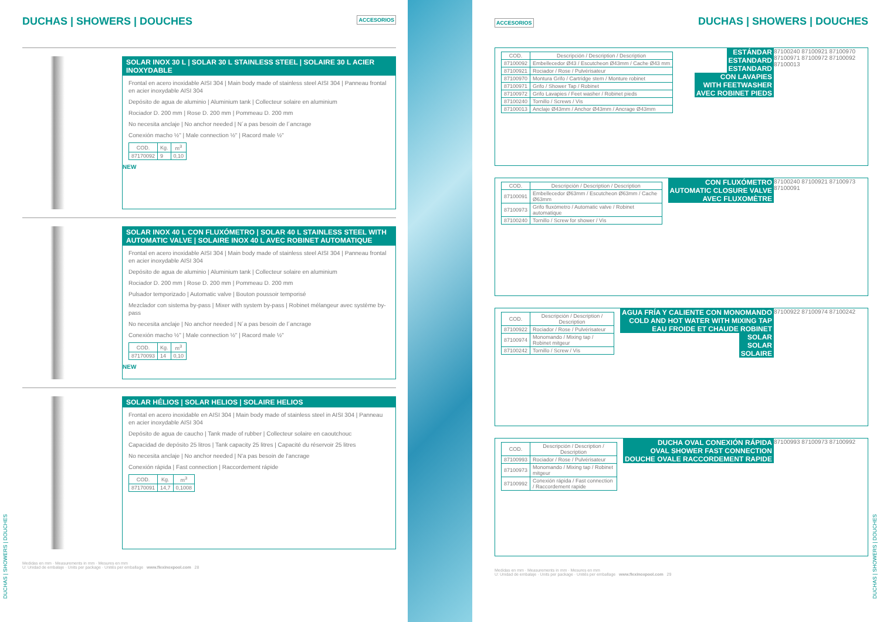DUCHAS | SHOWERS | DOUCHES ACCESORIOS
SOLAR INOX 30 L | SOLAR 30 L STAINLESS STEEL | SOLAIRE 30 L ACIER INOXYDABLE
Frontal en acero inoxidable AISI 304 | Main body made of stainless steel AISI 304 | Panneau frontal en acier inoxydable AISI 304
Depósito de agua de aluminio | Aluminium tank | Collecteur solaire en aluminium
Rociador D. 200 mm | Rose D. 200 mm | Pommeau D. 200 mm
No necesita anclaje | No anchor needed | N´a pas besoin de l´ancrage
Conexión macho ½" | Male connection ½" | Racord male ½"
| COD. | Kg. | m<sup>3</sup> |
| --- | --- | --- |
| 87170092 | 9 | 0,10 |
NEW
SOLAR INOX 40 L CON FLUXÓMETRO | SOLAR 40 L STAINLESS STEEL WITH AUTOMATIC VALVE | SOLAIRE INOX 40 L AVEC ROBINET AUTOMATIQUE
Frontal en acero inoxidable AISI 304 | Main body made of stainless steel AISI 304 | Panneau frontal en acier inoxydable AISI 304
Depósito de agua de aluminio | Aluminium tank | Collecteur solaire en aluminium
Rociador D. 200 mm | Rose D. 200 mm | Pommeau D. 200 mm
Pulsador temporizado | Automatic valve | Bouton poussoir temporisé
Mezclador con sistema by-pass | Mixer with system by-pass | Robinet mélangeur avec système by-pass
No necesita anclaje | No anchor needed | N´a pas besoin de l´ancrage
Conexión macho ½" | Male connection ½" | Racord male ½"
| COD. | Kg. | m<sup>3</sup> |
| --- | --- | --- |
| 87170093 | 14 | 0,10 |
NEW
SOLAR HÉLIOS | SOLAR HELIOS | SOLAIRE HELIOS
Frontal en acero inoxidable en AISI 304 | Main body made of stainless steel in AISI 304 | Panneau en acier inoxydable AISI 304
Depósito de agua de caucho | Tank made of rubber | Collecteur solaire en caoutchouc
Capacidad de depósito 25 litros | Tank capacity 25 litres | Capacité du réservoir 25 litres
No necesita anclaje | No anchor needed | N'a pas besoin de l'ancrage
Conexión rápida | Fast connection | Raccordement rápide
| COD. | Kg. | m<sup>3</sup> |
| --- | --- | --- |
| 87170091 | 14,7 | 0,1008 |
Medidas en mm · Measurements in mm · Mesures en mm
U: Unidad de embalaje · Units per package · Unités per emballage www.flexinoxpool.com 28
DUCHAS | SHOWERS | DOUCHES
ACCESORIOS DUCHAS | SHOWERS | DOUCHES
| COD. | Descripción / Description / Description |
| --- | --- |
| 87100092 | Embellecedor Ø43 / Escutcheon Ø43mm / Cache Ø43 mm |
| 87100921 | Rociador / Rose / Pulvérisateur |
| 87100970 | Montura Grifo / Cartridge stem / Monture robinet |
| 87100971 | Grifo / Shower Tap / Robinet |
| 87100972 | Grifo Lavapies / Feet washer / Robinet pieds |
| 87100240 | Tornillo / Screws / Vis |
| 87100013 | Anclaje Ø43mm / Anchor Ø43mm / Ancrage Ø43mm |
ESTÁNDAR
ESTANDARD
ESTANDARD
CON LAVAPIES
WITH FEETWASHER
AVEC ROBINET PIEDS
87100240 87100921 87100970 87100971 87100972 87100092 87100013
| COD. | Descripción / Description / Description |
| --- | --- |
| 87100091 | Embellecedor Ø63mm / Escutcheon Ø63mm / Cache Ø63mm |
| 87100973 | Grifo fluxómetro / Automatic valve / Robinet automatique |
| 87100240 | Tornillo / Screw for shower / Vis |
CON FLUXÓMETRO
AUTOMATIC CLOSURE VALVE
AVEC FLUXOMÈTRE
87100240 87100921 87100973 87100091
| COD. | Descripción / Description / Description |
| --- | --- |
| 87100922 | Rociador / Rose / Pulvérisateur |
| 87100974 | Monomando / Mixing tap / Robinet mitgeur |
| 87100242 | Tornillo / Screw / Vis |
AGUA FRÍA Y CALIENTE CON MONOMANDO
COLD AND HOT WATER WITH MIXING TAP
EAU FROIDE ET CHAUDE ROBINET
SOLAR
SOLAR
SOLAIRE
87100922 87100974 87100242
| COD. | Descripción / Description / Description |
| --- | --- |
| 87100993 | Rociador / Rose / Pulvérisateur |
| 87100973 | Monomando / Mixing tap / Robinet mitgeur |
| 87100992 | Conexión rápida / Fast connection / Raccordement rapide |
DUCHA OVAL CONEXIÓN RÁPIDA
OVAL SHOWER FAST CONNECTION
DOUCHE OVALE RACCORDEMENT RAPIDE
87100993 87100973 87100992
Medidas en mm · Measurements in mm · Mesures en mm
U: Unidad de embalaje · Units per package · Unités per emballage www.flexinoxpool.com 29
DUCHAS | SHOWERS | DOUCHES